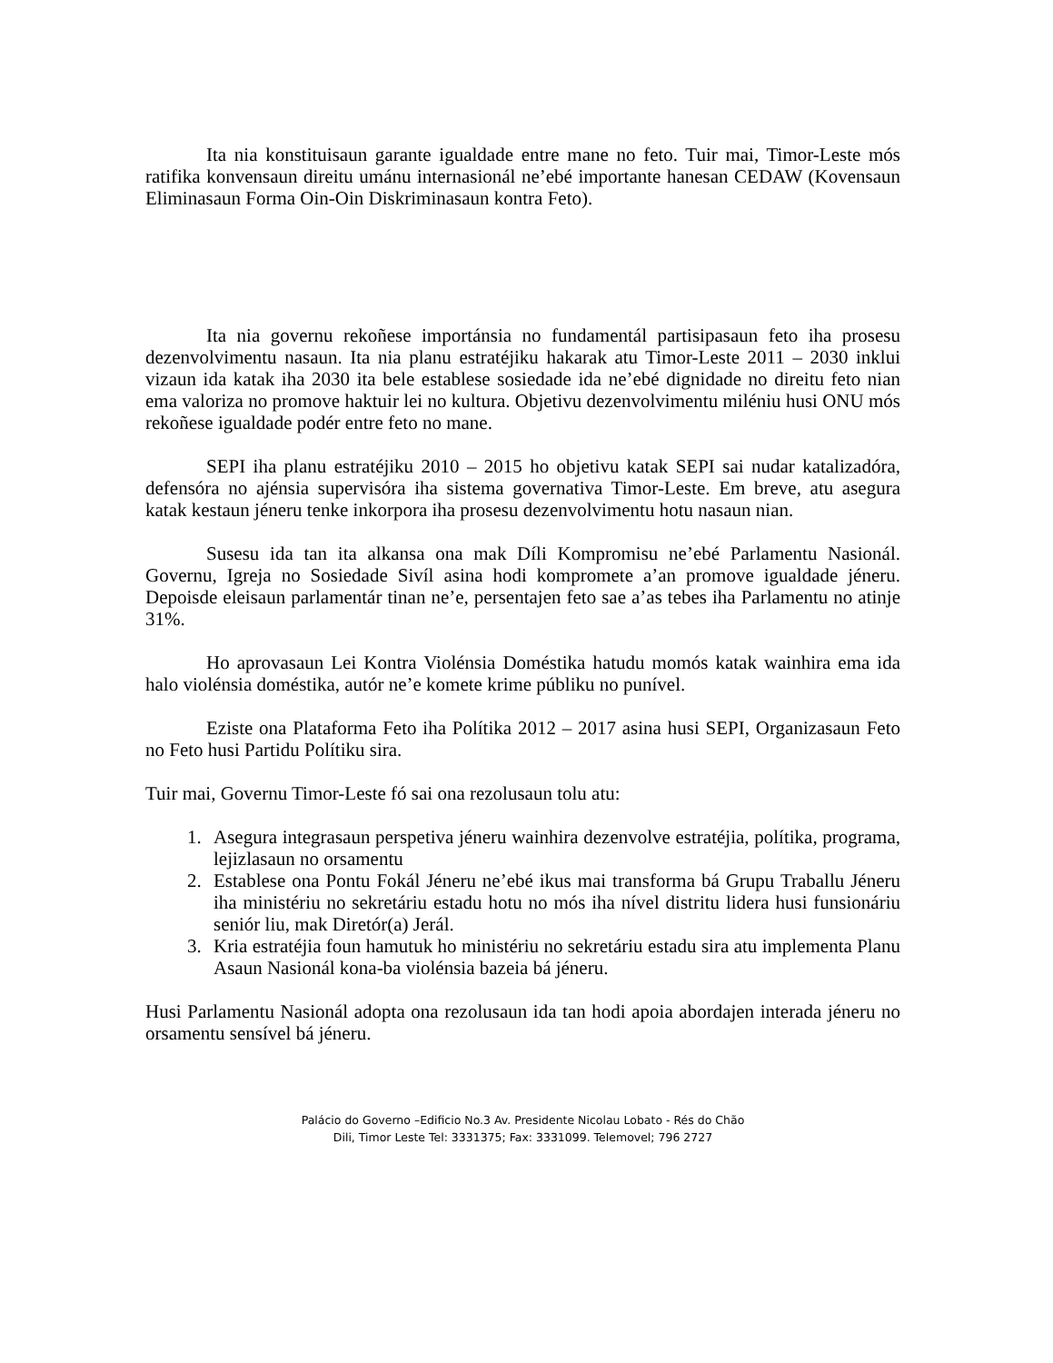Ita nia konstituisaun garante igualdade entre mane no feto. Tuir mai, Timor-Leste mós ratifika konvensaun direitu umánu internasionál ne’ebé importante hanesan CEDAW (Kovensaun Eliminasaun Forma Oin-Oin Diskriminasaun kontra Feto).
Ita nia governu rekoñese importánsia no fundamentál partisipasaun feto iha prosesu dezenvolvimentu nasaun. Ita nia planu estratéjiku hakarak atu Timor-Leste 2011 – 2030 inklui vizaun ida katak iha 2030 ita bele establese sosiedade ida ne’ebé dignidade no direitu feto nian ema valoriza no promove haktuir lei no kultura. Objetivu dezenvolvimentu miléniu husi ONU mós rekoñese igualdade podér entre feto no mane.
SEPI iha planu estratéjiku 2010 – 2015 ho objetivu katak SEPI sai nudar katalizadóra, defensóra no ajénsia supervisóra iha sistema governativa Timor-Leste. Em breve, atu asegura katak kestaun jéneru tenke inkorpora iha prosesu dezenvolvimentu hotu nasaun nian.
Susesu ida tan ita alkansa ona mak Díli Kompromisu ne’ebé Parlamentu Nasionál. Governu, Igreja no Sosiedade Sivíl asina hodi kompromete a’an promove igualdade jéneru. Depoisde eleisaun parlamentár tinan ne’e, persentajen feto sae a’as tebes iha Parlamentu no atinje 31%.
Ho aprovasaun Lei Kontra Violénsia Doméstika hatudu momós katak wainhira ema ida halo violénsia doméstika, autór ne’e komete krime públiku no punível.
Eziste ona Plataforma Feto iha Polítika 2012 – 2017 asina husi SEPI, Organizasaun Feto no Feto husi Partidu Polítiku sira.
Tuir mai, Governu Timor-Leste fó sai ona rezolusaun tolu atu:
1. Asegura integrasaun perspetiva jéneru wainhira dezenvolve estratéjia, polítika, programa, lejizlasaun no orsamentu
2. Establese ona Pontu Fokál Jéneru ne’ebé ikus mai transforma bá Grupu Traballu Jéneru iha ministériu no sekretáriu estadu hotu no mós iha nível distritu lidera husi funsionáriu seniór liu, mak Diretór(a) Jerál.
3. Kria estratéjia foun hamutuk ho ministériu no sekretáriu estadu sira atu implementa Planu Asaun Nasionál kona-ba violénsia bazeia bá jéneru.
Husi Parlamentu Nasionál adopta ona rezolusaun ida tan hodi apoia abordajen interada jéneru no orsamentu sensível bá jéneru.
Palácio do Governo –Edificio No.3 Av. Presidente Nicolau Lobato - Rés do Chão
Dili, Timor Leste Tel: 3331375; Fax: 3331099. Telemovel; 796 2727